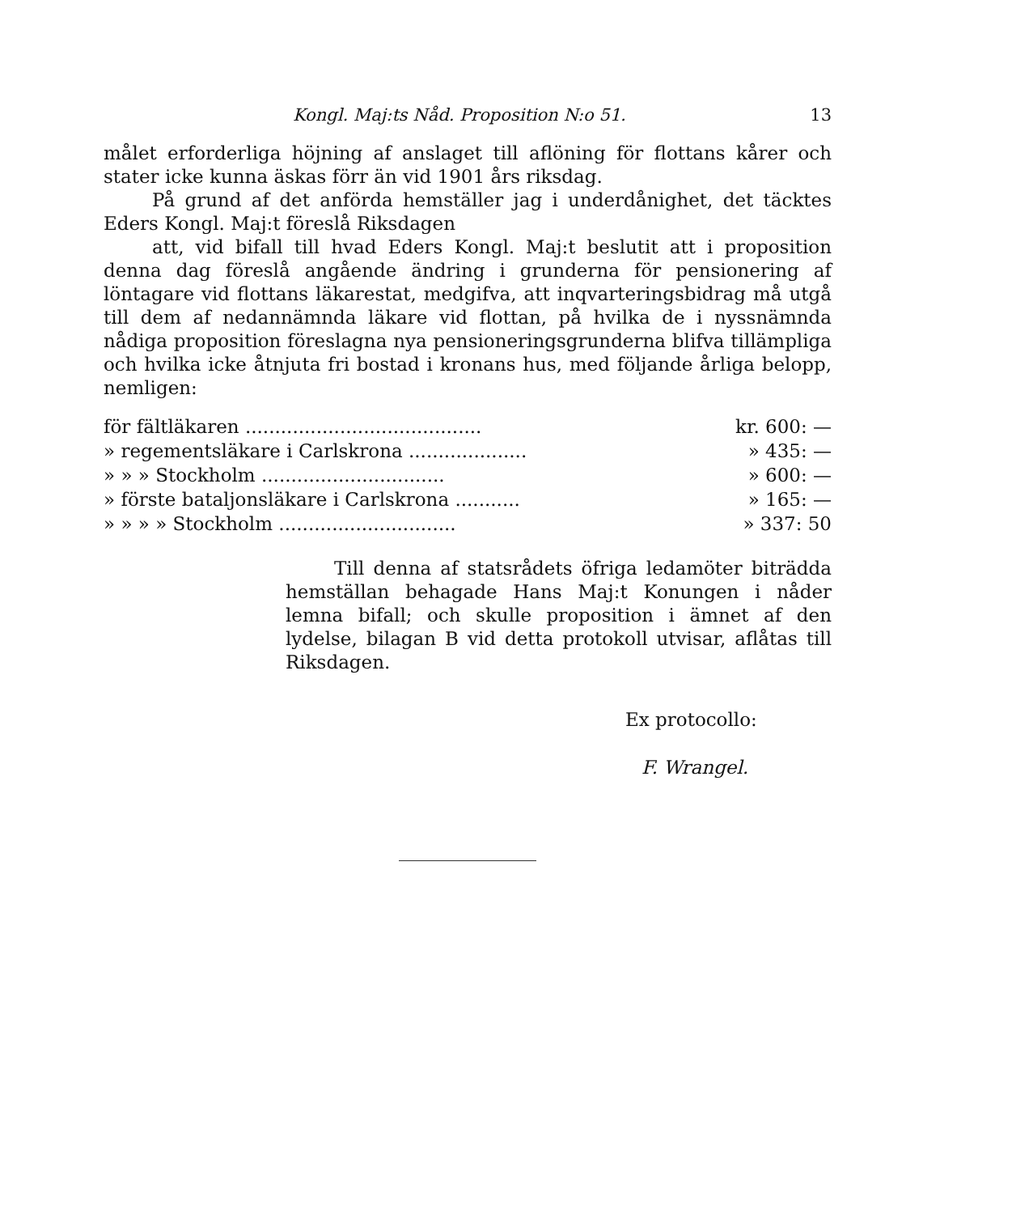Kongl. Maj:ts Nåd. Proposition N:o 51. 13
målet erforderliga höjning af anslaget till aflöning för flottans kårer och stater icke kunna äskas förr än vid 1901 års riksdag.
På grund af det anförda hemställer jag i underdånighet, det täcktes Eders Kongl. Maj:t föreslå Riksdagen
att, vid bifall till hvad Eders Kongl. Maj:t beslutit att i proposition denna dag föreslå angående ändring i grunderna för pensionering af löntagare vid flottans läkarestat, medgifva, att inqvarteringsbidrag må utgå till dem af nedannämnda läkare vid flottan, på hvilka de i nyssnämnda nådiga proposition föreslagna nya pensioneringsgrunderna blifva tillämpliga och hvilka icke åtnjuta fri bostad i kronans hus, med följande årliga belopp, nemligen:
| för fältläkaren ........................................ | kr. 600: — |
| » regementsläkare i Carlskrona .................... | » 435: — |
| » » » Stockholm ............................... | » 600: — |
| » förste bataljonsläkare i Carlskrona ........... | » 165: — |
| » » » » Stockholm .............................. | » 337: 50 |
Till denna af statsrådets öfriga ledamöter biträdda hemställan behagade Hans Maj:t Konungen i nåder lemna bifall; och skulle proposition i ämnet af den lydelse, bilagan B vid detta protokoll utvisar, aflåtas till Riksdagen.
Ex protocollo:
F. Wrangel.